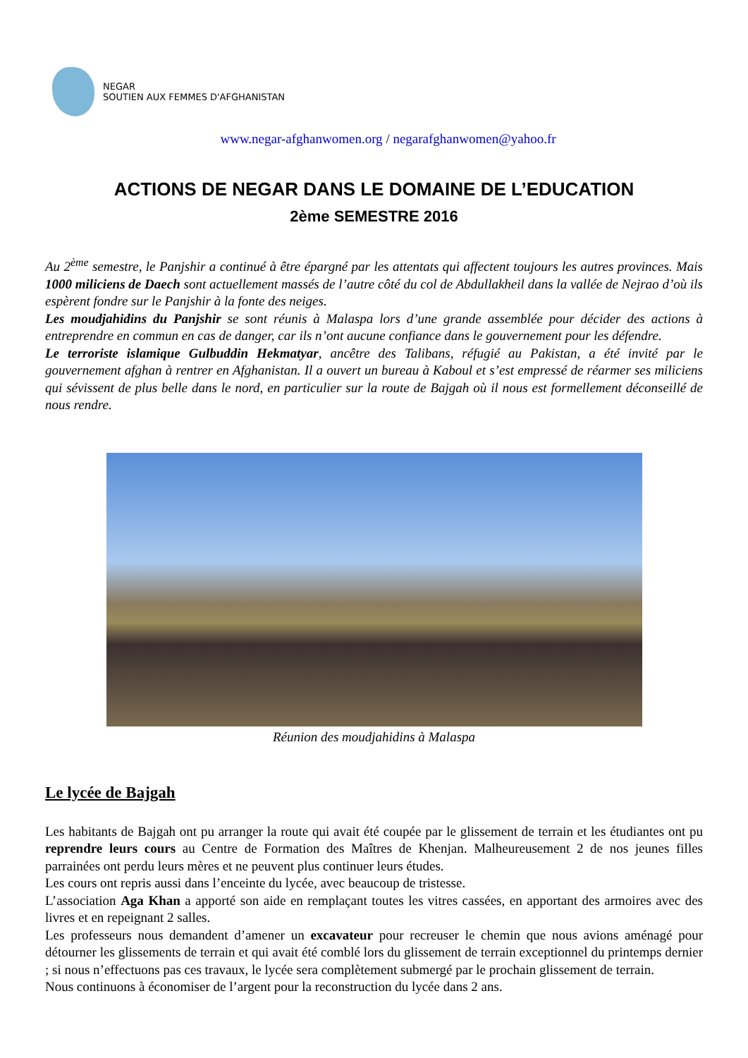NEGAR
SOUTIEN AUX FEMMES D'AFGHANISTAN
www.negar-afghanwomen.org / negarafghanwomen@yahoo.fr
ACTIONS DE NEGAR DANS LE DOMAINE DE L’EDUCATION
2ème SEMESTRE 2016
Au 2<sup>ème</sup> semestre, le Panjshir a continué à être épargné par les attentats qui affectent toujours les autres provinces. Mais 1000 miliciens de Daech sont actuellement massés de l’autre côté du col de Abdullakheil dans la vallée de Nejrao d’où ils espèrent fondre sur le Panjshir à la fonte des neiges.
Les moudjahidins du Panjshir se sont réunis à Malaspa lors d’une grande assemblée pour décider des actions à entreprendre en commun en cas de danger, car ils n’ont aucune confiance dans le gouvernement pour les défendre.
Le terroriste islamique Gulbuddin Hekmatyar, ancêtre des Talibans, réfugié au Pakistan, a été invité par le gouvernement afghan à rentrer en Afghanistan. Il a ouvert un bureau à Kaboul et s’est empressé de réarmer ses miliciens qui sévissent de plus belle dans le nord, en particulier sur la route de Bajgah où il nous est formellement déconseillé de nous rendre.
Réunion des moudjahidins à Malaspa
Le lycée de Bajgah
Les habitants de Bajgah ont pu arranger la route qui avait été coupée par le glissement de terrain et les étudiantes ont pu reprendre leurs cours au Centre de Formation des Maîtres de Khenjan. Malheureusement 2 de nos jeunes filles parrainées ont perdu leurs mères et ne peuvent plus continuer leurs études.
Les cours ont repris aussi dans l’enceinte du lycée, avec beaucoup de tristesse.
L’association Aga Khan a apporté son aide en remplaçant toutes les vitres cassées, en apportant des armoires avec des livres et en repeignant 2 salles.
Les professeurs nous demandent d’amener un excavateur pour recreuser le chemin que nous avions aménagé pour détourner les glissements de terrain et qui avait été comblé lors du glissement de terrain exceptionnel du printemps dernier ; si nous n’effectuons pas ces travaux, le lycée sera complètement submergé par le prochain glissement de terrain.
Nous continuons à économiser de l’argent pour la reconstruction du lycée dans 2 ans.